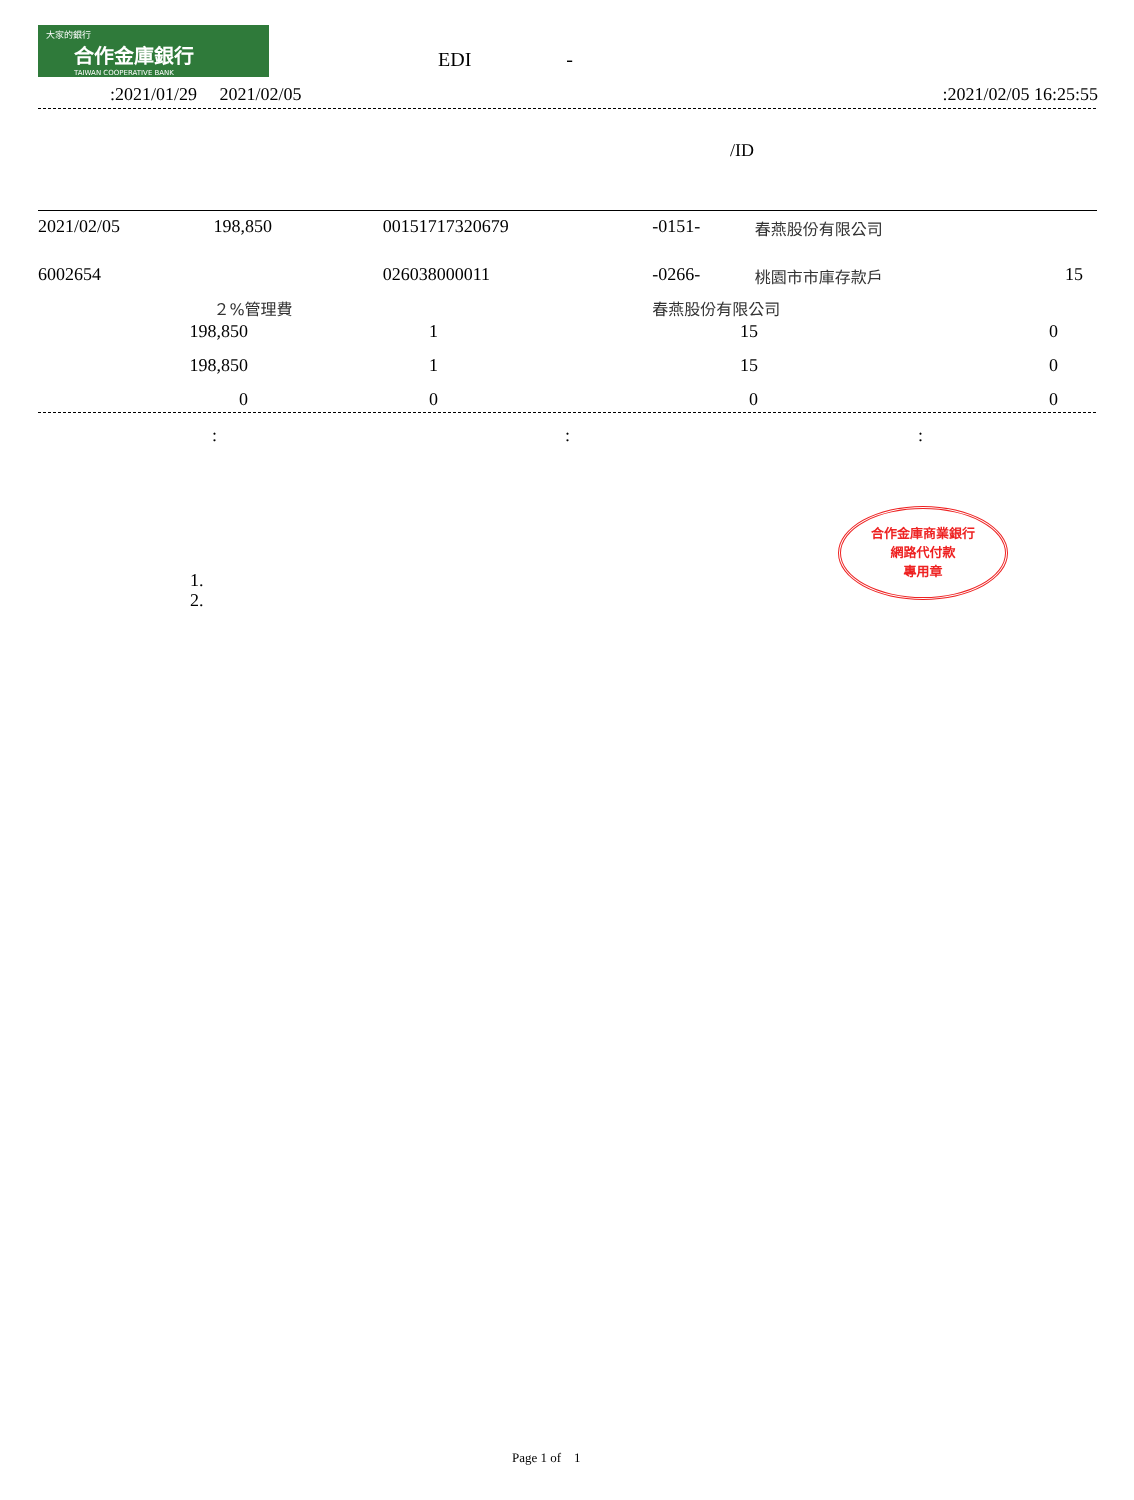大家的銀行
合作金庫銀行
TAIWAN COOPERATIVE BANK
EDI -
:2021/01/29 2021/02/05:2021/02/05 16:25:55
/ID
| 2021/02/05 | 198,850 | 00151717320679 | -0151- | 春燕股份有限公司 | |
| 6002654 | | 026038000011 | -0266- | 桃園市市庫存款戶 | 15 |
| | ２%管理費 | | 春燕股份有限公司 | | |
| 198,850 | 1 | 15 | 0 | |
| 198,850 | 1 | 15 | 0 | |
| 0 | 0 | 0 | 0 | |
:::
1.
2.
合作金庫商業銀行
網路代付款
專用章
Page 1 of 1